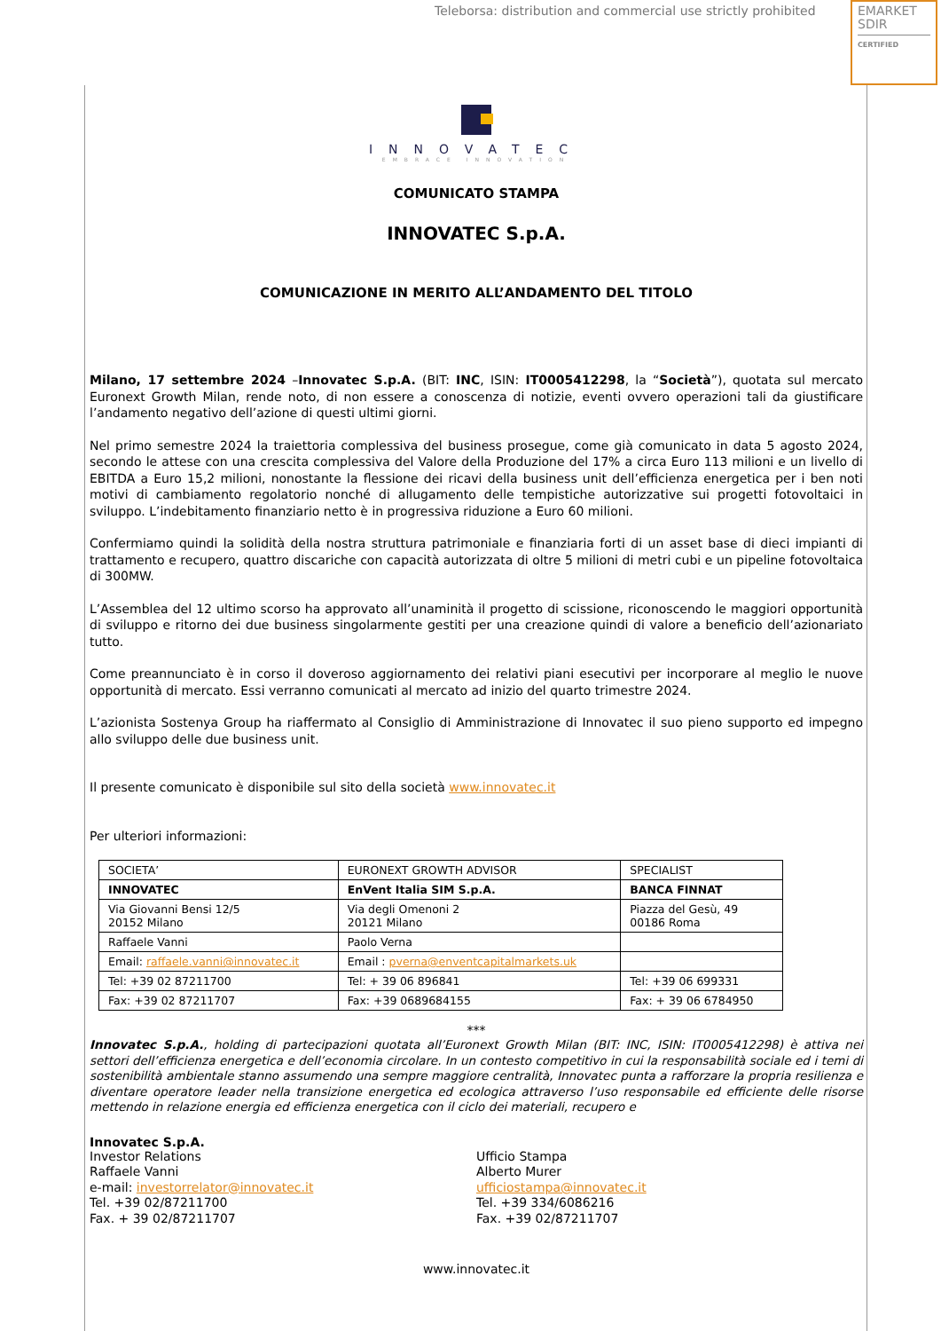Teleborsa: distribution and commercial use strictly prohibited
EMARKET
SDIR
CERTIFIED
INNOVATEC
EMBRACE INNOVATION
COMUNICATO STAMPA
INNOVATEC S.p.A.
COMUNICAZIONE IN MERITO ALL’ANDAMENTO DEL TITOLO
Milano, 17 settembre 2024 –Innovatec S.p.A. (BIT: INC, ISIN: IT0005412298, la “Società”), quotata sul mercato Euronext Growth Milan, rende noto, di non essere a conoscenza di notizie, eventi ovvero operazioni tali da giustificare l’andamento negativo dell’azione di questi ultimi giorni.
Nel primo semestre 2024 la traiettoria complessiva del business prosegue, come già comunicato in data 5 agosto 2024, secondo le attese con una crescita complessiva del Valore della Produzione del 17% a circa Euro 113 milioni e un livello di EBITDA a Euro 15,2 milioni, nonostante la flessione dei ricavi della business unit dell’efficienza energetica per i ben noti motivi di cambiamento regolatorio nonché di allugamento delle tempistiche autorizzative sui progetti fotovoltaici in sviluppo. L’indebitamento finanziario netto è in progressiva riduzione a Euro 60 milioni.
Confermiamo quindi la solidità della nostra struttura patrimoniale e finanziaria forti di un asset base di dieci impianti di trattamento e recupero, quattro discariche con capacità autorizzata di oltre 5 milioni di metri cubi e un pipeline fotovoltaica di 300MW.
L’Assemblea del 12 ultimo scorso ha approvato all’unaminità il progetto di scissione, riconoscendo le maggiori opportunità di sviluppo e ritorno dei due business singolarmente gestiti per una creazione quindi di valore a beneficio dell’azionariato tutto.
Come preannunciato è in corso il doveroso aggiornamento dei relativi piani esecutivi per incorporare al meglio le nuove opportunità di mercato. Essi verranno comunicati al mercato ad inizio del quarto trimestre 2024.
L’azionista Sostenya Group ha riaffermato al Consiglio di Amministrazione di Innovatec il suo pieno supporto ed impegno allo sviluppo delle due business unit.
Il presente comunicato è disponibile sul sito della società www.innovatec.it
Per ulteriori informazioni:
| SOCIETA’ | EURONEXT GROWTH ADVISOR | SPECIALIST |
| INNOVATEC | EnVent Italia SIM S.p.A. | BANCA FINNAT |
| Via Giovanni Bensi 12/5 20152 Milano | Via degli Omenoni 2 20121 Milano | Piazza del Gesù, 49 00186 Roma |
| Raffaele Vanni | Paolo Verna | |
| Email: raffaele.vanni@innovatec.it | Email : pverna@enventcapitalmarkets.uk | |
| Tel: +39 02 87211700 | Tel: + 39 06 896841 | Tel: +39 06 699331 |
| Fax: +39 02 87211707 | Fax: +39 0689684155 | Fax: + 39 06 6784950 |
***
Innovatec S.p.A., holding di partecipazioni quotata all’Euronext Growth Milan (BIT: INC, ISIN: IT0005412298) è attiva nei settori dell’efficienza energetica e dell’economia circolare. In un contesto competitivo in cui la responsabilità sociale ed i temi di sostenibilità ambientale stanno assumendo una sempre maggiore centralità, Innovatec punta a rafforzare la propria resilienza e diventare operatore leader nella transizione energetica ed ecologica attraverso l’uso responsabile ed efficiente delle risorse mettendo in relazione energia ed efficienza energetica con il ciclo dei materiali, recupero e
Innovatec S.p.A.
Investor Relations
Raffaele Vanni
e-mail: investorrelator@innovatec.it
Tel. +39 02/87211700
Fax. + 39 02/87211707
Ufficio Stampa
Alberto Murer
ufficiostampa@innovatec.it
Tel. +39 334/6086216
Fax. +39 02/87211707
www.innovatec.it